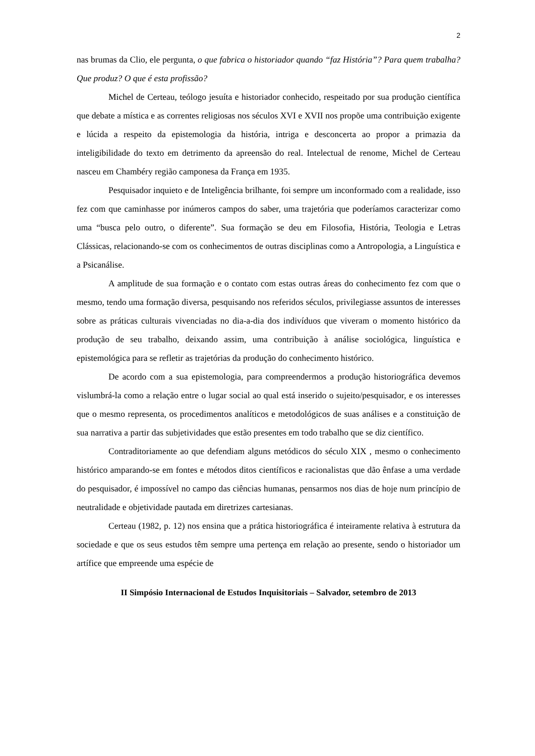2
nas brumas da Clio, ele pergunta, o que fabrica o historiador quando “faz História”? Para quem trabalha? Que produz? O que é esta profissão?
Michel de Certeau, teólogo jesuíta e historiador conhecido, respeitado por sua produção científica que debate a mística e as correntes religiosas nos séculos XVI e XVII nos propõe uma contribuição exigente e lúcida a respeito da epistemologia da história, intriga e desconcerta ao propor a primazia da inteligibilidade do texto em detrimento da apreensão do real. Intelectual de renome, Michel de Certeau nasceu em Chambéry região camponesa da França em 1935.
Pesquisador inquieto e de Inteligência brilhante, foi sempre um inconformado com a realidade, isso fez com que caminhasse por inúmeros campos do saber, uma trajetória que poderíamos caracterizar como uma “busca pelo outro, o diferente”. Sua formação se deu em Filosofia, História, Teologia e Letras Clássicas, relacionando-se com os conhecimentos de outras disciplinas como a Antropologia, a Linguística e a Psicanálise.
A amplitude de sua formação e o contato com estas outras áreas do conhecimento fez com que o mesmo, tendo uma formação diversa, pesquisando nos referidos séculos, privilegiasse assuntos de interesses sobre as práticas culturais vivenciadas no dia-a-dia dos indivíduos que viveram o momento histórico da produção de seu trabalho, deixando assim, uma contribuição à análise sociológica, linguística e epistemológica para se refletir as trajetórias da produção do conhecimento histórico.
De acordo com a sua epistemologia, para compreendermos a produção historiográfica devemos vislumbrá-la como a relação entre o lugar social ao qual está inserido o sujeito/pesquisador, e os interesses que o mesmo representa, os procedimentos analíticos e metodológicos de suas análises e a constituição de sua narrativa a partir das subjetividades que estão presentes em todo trabalho que se diz científico.
Contraditoriamente ao que defendiam alguns metódicos do século XIX , mesmo o conhecimento histórico amparando-se em fontes e métodos ditos científicos e racionalistas que dão ênfase a uma verdade do pesquisador, é impossível no campo das ciências humanas, pensarmos nos dias de hoje num princípio de neutralidade e objetividade pautada em diretrizes cartesianas.
Certeau (1982, p. 12) nos ensina que a prática historiográfica é inteiramente relativa à estrutura da sociedade e que os seus estudos têm sempre uma pertença em relação ao presente, sendo o historiador um artífice que empreende uma espécie de
II Simpósio Internacional de Estudos Inquisitoriais – Salvador, setembro de 2013